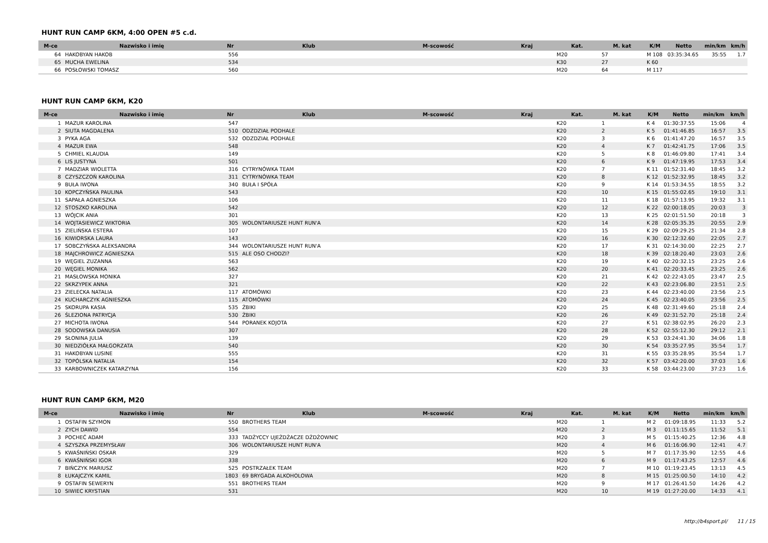HUNT RUN CAMP 6KM, 4:00 OPEN #5 c.d.
| M-ce | Nazwisko i imię | Nr | Klub | M-scowość | Kraj | Kat. | M. kat | K/M | Netto | min/km | km/h |
| --- | --- | --- | --- | --- | --- | --- | --- | --- | --- | --- | --- |
| 64 | HAKOBYAN HAKOB | 556 | | | | M20 | 57 | M 108 | 03:35:34.65 | 35:55 | 1.7 |
| 65 | MUCHA EWELINA | 534 | | | | K30 | 27 | K 60 | | | |
| 66 | POSŁOWSKI TOMASZ | 560 | | | | M20 | 64 | M 117 | | | |
HUNT RUN CAMP 6KM, K20
| M-ce | Nazwisko i imię | Nr | Klub | M-scowość | Kraj | Kat. | M. kat | K/M | Netto | min/km | km/h |
| --- | --- | --- | --- | --- | --- | --- | --- | --- | --- | --- | --- |
| 1 | MAZUR KAROLINA | 547 | | | | K20 | 1 | K 4 | 01:30:37.55 | 15:06 | 4 |
| 2 | SIUTA MAGDALENA | 510 | ODZDZIAŁ PODHALE | | | K20 | 2 | K 5 | 01:41:46.85 | 16:57 | 3.5 |
| 3 | PYKA AGA | 532 | ODZDZIAŁ PODHALE | | | K20 | 3 | K 6 | 01:41:47.20 | 16:57 | 3.5 |
| 4 | MAZUR EWA | 548 | | | | K20 | 4 | K 7 | 01:42:41.75 | 17:06 | 3.5 |
| 5 | CHMIEL KLAUDIA | 149 | | | | K20 | 5 | K 8 | 01:46:09.80 | 17:41 | 3.4 |
| 6 | LIS JUSTYNA | 501 | | | | K20 | 6 | K 9 | 01:47:19.95 | 17:53 | 3.4 |
| 7 | MADZIAR WIOLETTA | 316 | CYTRYNÓWKA TEAM | | | K20 | 7 | K 11 | 01:52:31.40 | 18:45 | 3.2 |
| 8 | CZYSZCZOŃ KAROLINA | 311 | CYTRYNÓWKA TEAM | | | K20 | 8 | K 12 | 01:52:32.95 | 18:45 | 3.2 |
| 9 | BUŁA IWONA | 340 | BUŁA I SPÓŁA | | | K20 | 9 | K 14 | 01:53:34.55 | 18:55 | 3.2 |
| 10 | KOPCZYŃSKA PAULINA | 543 | | | | K20 | 10 | K 15 | 01:55:02.65 | 19:10 | 3.1 |
| 11 | SAPAŁA AGNIESZKA | 106 | | | | K20 | 11 | K 18 | 01:57:13.95 | 19:32 | 3.1 |
| 12 | STOSZKO KAROLINA | 542 | | | | K20 | 12 | K 22 | 02:00:18.05 | 20:03 | 3 |
| 13 | WÓJCIK ANIA | 301 | | | | K20 | 13 | K 25 | 02:01:51.50 | 20:18 | 3 |
| 14 | WOJTASIEWICZ WIKTORIA | 305 | WOLONTARIUSZE HUNT RUN'A | | | K20 | 14 | K 28 | 02:05:35.35 | 20:55 | 2.9 |
| 15 | ZIELIŃSKA ESTERA | 107 | | | | K20 | 15 | K 29 | 02:09:29.25 | 21:34 | 2.8 |
| 16 | KIWIORSKA LAURA | 143 | | | | K20 | 16 | K 30 | 02:12:32.60 | 22:05 | 2.7 |
| 17 | SOBCZYŃSKA ALEKSANDRA | 344 | WOLONTARIUSZE HUNT RUN'A | | | K20 | 17 | K 31 | 02:14:30.00 | 22:25 | 2.7 |
| 18 | MAJCHROWICZ AGNIESZKA | 515 | ALE OSO CHODZI? | | | K20 | 18 | K 39 | 02:18:20.40 | 23:03 | 2.6 |
| 19 | WĘGIEL ZUZANNA | 563 | | | | K20 | 19 | K 40 | 02:20:32.15 | 23:25 | 2.6 |
| 20 | WĘGIEL MONIKA | 562 | | | | K20 | 20 | K 41 | 02:20:33.45 | 23:25 | 2.6 |
| 21 | MASŁOWSKA MONIKA | 327 | | | | K20 | 21 | K 42 | 02:22:43.05 | 23:47 | 2.5 |
| 22 | SKRZYPEK ANNA | 321 | | | | K20 | 22 | K 43 | 02:23:06.80 | 23:51 | 2.5 |
| 23 | ZIELECKA NATALIA | 117 | ATOMÓWKI | | | K20 | 23 | K 44 | 02:23:40.00 | 23:56 | 2.5 |
| 24 | KUCHARCZYK AGNIESZKA | 115 | ATOMÓWKI | | | K20 | 24 | K 45 | 02:23:40.05 | 23:56 | 2.5 |
| 25 | SKORUPA KASIA | 535 | ŻBIKI | | | K20 | 25 | K 48 | 02:31:49.60 | 25:18 | 2.4 |
| 26 | ŚLEZIONA PATRYCJA | 530 | ŻBIKI | | | K20 | 26 | K 49 | 02:31:52.70 | 25:18 | 2.4 |
| 27 | MICHOTA IWONA | 544 | PORANEK KOJOTA | | | K20 | 27 | K 51 | 02:38:02.95 | 26:20 | 2.3 |
| 28 | SODOWSKA DANUSIA | 307 | | | | K20 | 28 | K 52 | 02:55:12.30 | 29:12 | 2.1 |
| 29 | SŁONINA JULIA | 139 | | | | K20 | 29 | K 53 | 03:24:41.30 | 34:06 | 1.8 |
| 30 | NIEDZIÓŁKA MAŁGORZATA | 540 | | | | K20 | 30 | K 54 | 03:35:27.95 | 35:54 | 1.7 |
| 31 | HAKOBYAN LUSINE | 555 | | | | K20 | 31 | K 55 | 03:35:28.95 | 35:54 | 1.7 |
| 32 | TOPÓLSKA NATALIA | 154 | | | | K20 | 32 | K 57 | 03:42:20.00 | 37:03 | 1.6 |
| 33 | KARBOWNICZEK KATARZYNA | 156 | | | | K20 | 33 | K 58 | 03:44:23.00 | 37:23 | 1.6 |
HUNT RUN CAMP 6KM, M20
| M-ce | Nazwisko i imię | Nr | Klub | M-scowość | Kraj | Kat. | M. kat | K/M | Netto | min/km | km/h |
| --- | --- | --- | --- | --- | --- | --- | --- | --- | --- | --- | --- |
| 1 | OSTAFIN SZYMON | 550 | BROTHERS TEAM | | | M20 | 1 | M 2 | 01:09:18.95 | 11:33 | 5.2 |
| 2 | ZYCH DAWID | 554 | | | | M20 | 2 | M 3 | 01:11:15.65 | 11:52 | 5.1 |
| 3 | POCHEĆ ADAM | 333 | TADŻYCCY UJEŻDŻACZE DŻDŻOWNIC | | | M20 | 3 | M 5 | 01:15:40.25 | 12:36 | 4.8 |
| 4 | SZYSZKA PRZEMYSŁAW | 306 | WOLONTARIUSZE HUNT RUN'A | | | M20 | 4 | M 6 | 01:16:06.90 | 12:41 | 4.7 |
| 5 | KWAŚNIŃSKI OSKAR | 329 | | | | M20 | 5 | M 7 | 01:17:35.90 | 12:55 | 4.6 |
| 6 | KWAŚNIŃSKI IGOR | 338 | | | | M20 | 6 | M 9 | 01:17:43.25 | 12:57 | 4.6 |
| 7 | BIŃCZYK MARIUSZ | 525 | POSTRZAŁEK TEAM | | | M20 | 7 | M 10 | 01:19:23.45 | 13:13 | 4.5 |
| 8 | ŁUKAJCZYK KAMIL | 1803 | 69 BRYGADA ALKOHOLOWA | | | M20 | 8 | M 15 | 01:25:00.50 | 14:10 | 4.2 |
| 9 | OSTAFIN SEWERYN | 551 | BROTHERS TEAM | | | M20 | 9 | M 17 | 01:26:41.50 | 14:26 | 4.2 |
| 10 | SIWIEC KRYSTIAN | 531 | | | | M20 | 10 | M 19 | 01:27:20.00 | 14:33 | 4.1 |
http://b4sport.pl/ 11 / 15